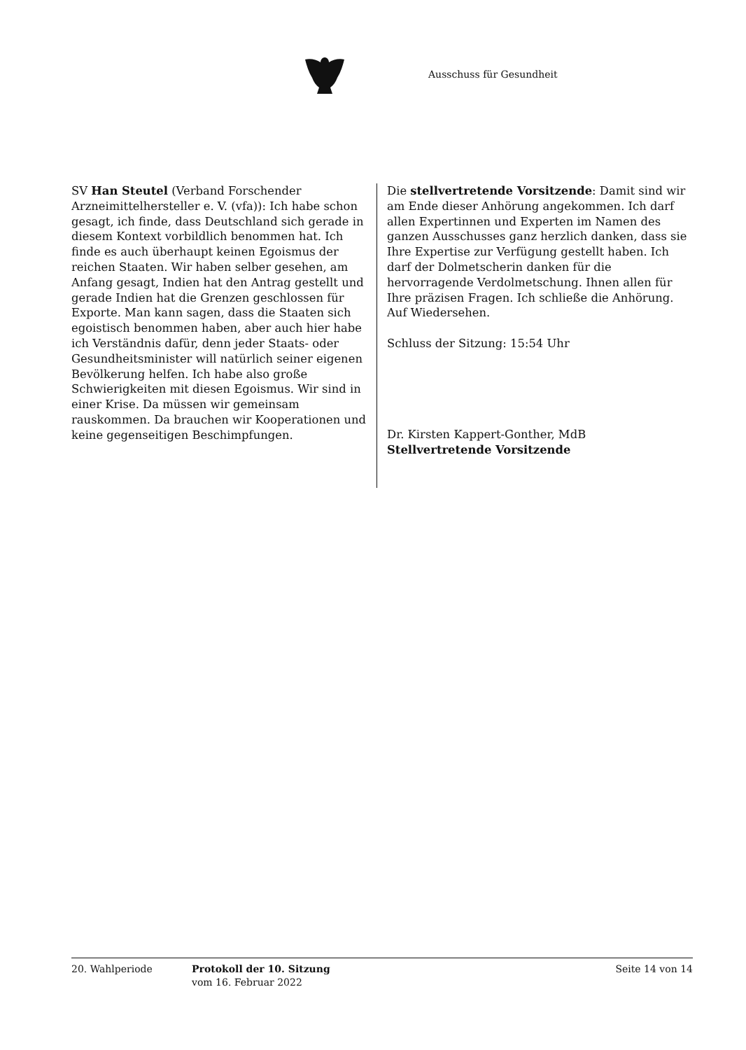Ausschuss für Gesundheit
SV Han Steutel (Verband Forschender Arzneimittelhersteller e. V. (vfa)): Ich habe schon gesagt, ich finde, dass Deutschland sich gerade in diesem Kontext vorbildlich benommen hat. Ich finde es auch überhaupt keinen Egoismus der reichen Staaten. Wir haben selber gesehen, am Anfang gesagt, Indien hat den Antrag gestellt und gerade Indien hat die Grenzen geschlossen für Exporte. Man kann sagen, dass die Staaten sich egoistisch benommen haben, aber auch hier habe ich Verständnis dafür, denn jeder Staats- oder Gesundheitsminister will natürlich seiner eigenen Bevölkerung helfen. Ich habe also große Schwierigkeiten mit diesen Egoismus. Wir sind in einer Krise. Da müssen wir gemeinsam rauskommen. Da brauchen wir Kooperationen und keine gegenseitigen Beschimpfungen.
Die stellvertretende Vorsitzende: Damit sind wir am Ende dieser Anhörung angekommen. Ich darf allen Expertinnen und Experten im Namen des ganzen Ausschusses ganz herzlich danken, dass sie Ihre Expertise zur Verfügung gestellt haben. Ich darf der Dolmetscherin danken für die hervorragende Verdolmetschung. Ihnen allen für Ihre präzisen Fragen. Ich schließe die Anhörung. Auf Wiedersehen.
Schluss der Sitzung: 15:54 Uhr
Dr. Kirsten Kappert-Gonther, MdB
Stellvertretende Vorsitzende
20. Wahlperiode Protokoll der 10. Sitzung
vom 16. Februar 2022
Seite 14 von 14